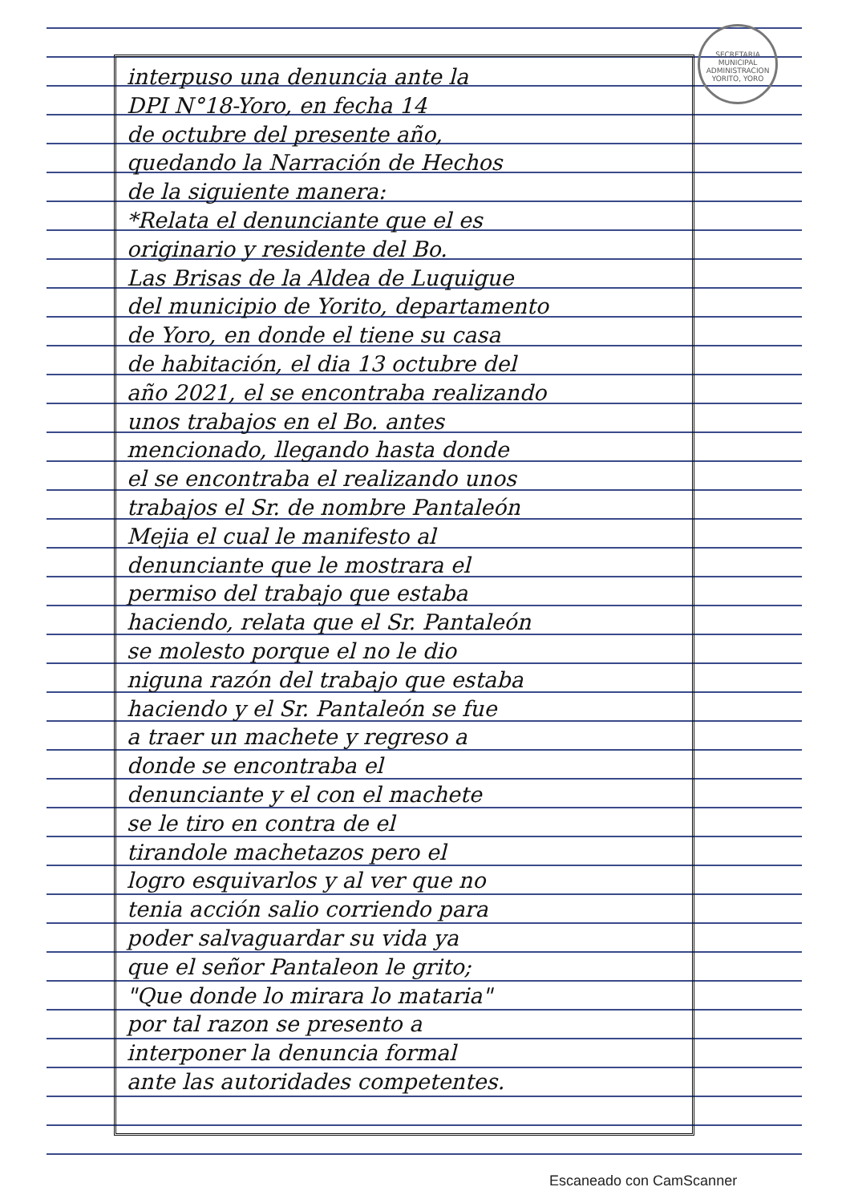SECRETARIA MUNICIPAL
ADMINISTRACION
YORITO, YORO
interpuso una denuncia ante la
DPI N°18-Yoro, en fecha 14
de octubre del presente año,
quedando la Narración de Hechos
de la siguiente manera:
*Relata el denunciante que el es
originario y residente del Bo.
Las Brisas de la Aldea de Luquigue
del municipio de Yorito, departamento
de Yoro, en donde el tiene su casa
de habitación, el dia 13 octubre del
año 2021, el se encontraba realizando
unos trabajos en el Bo. antes
mencionado, llegando hasta donde
el se encontraba el realizando unos
trabajos el Sr. de nombre Pantaleón
Mejia el cual le manifesto al
denunciante que le mostrara el
permiso del trabajo que estaba
haciendo, relata que el Sr. Pantaleón
se molesto porque el no le dio
niguna razón del trabajo que estaba
haciendo y el Sr. Pantaleón se fue
a traer un machete y regreso a
donde se encontraba el
denunciante y el con el machete
se le tiro en contra de el
tirandole machetazos pero el
logro esquivarlos y al ver que no
tenia acción salio corriendo para
poder salvaguardar su vida ya
que el señor Pantaleon le grito;
"Que donde lo mirara lo mataria"
por tal razon se presento a
interponer la denuncia formal
ante las autoridades competentes.
Escaneado con CamScanner